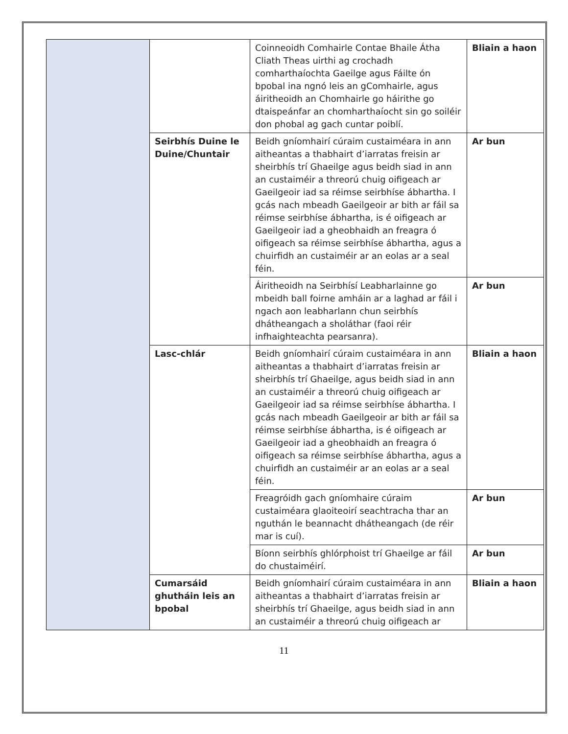| | | Coinneoidh Comhairle Contae Bhaile Átha Cliath Theas uirthi ag crochadh comharthaíochta Gaeilge agus Fáilte ón bpobal ina ngnó leis an gComhairle, agus áiritheoidh an Chomhairle go háirithe go dtaispeánfar an chomharthaíocht sin go soiléir don phobal ag gach cuntar poiblí. | Bliain a haon |
| | Seirbhís Duine le Duine/Chuntair | Beidh gníomhairí cúraim custaiméara in ann aitheantas a thabhairt d’iarratas freisin ar sheirbhís trí Ghaeilge agus beidh siad in ann an custaiméir a threorú chuig oifigeach ar Gaeilgeoir iad sa réimse seirbhíse ábhartha. I gcás nach mbeadh Gaeilgeoir ar bith ar fáil sa réimse seirbhíse ábhartha, is é oifigeach ar Gaeilgeoir iad a gheobhaidh an freagra ó oifigeach sa réimse seirbhíse ábhartha, agus a chuirfidh an custaiméir ar an eolas ar a seal féin. | Ar bun |
| | | Áiritheoidh na Seirbhísí Leabharlainne go mbeidh ball foirne amháin ar a laghad ar fáil i ngach aon leabharlann chun seirbhís dhátheangach a sholáthar (faoi réir infhaighteachta pearsanra). | Ar bun |
| | Lasc-chlár | Beidh gníomhairí cúraim custaiméara in ann aitheantas a thabhairt d’iarratas freisin ar sheirbhís trí Ghaeilge, agus beidh siad in ann an custaiméir a threorú chuig oifigeach ar Gaeilgeoir iad sa réimse seirbhíse ábhartha. I gcás nach mbeadh Gaeilgeoir ar bith ar fáil sa réimse seirbhíse ábhartha, is é oifigeach ar Gaeilgeoir iad a gheobhaidh an freagra ó oifigeach sa réimse seirbhíse ábhartha, agus a chuirfidh an custaiméir ar an eolas ar a seal féin. | Bliain a haon |
| | | Freagróidh gach gníomhaire cúraim custaiméara glaoiteoirí seachtracha thar an nguthán le beannacht dhátheangach (de réir mar is cuí). | Ar bun |
| | | Bíonn seirbhís ghlórphoist trí Ghaeilge ar fáil do chustaiméirí. | Ar bun |
| | Cumarsáid ghutháin leis an bpobal | Beidh gníomhairí cúraim custaiméara in ann aitheantas a thabhairt d’iarratas freisin ar sheirbhís trí Ghaeilge, agus beidh siad in ann an custaiméir a threorú chuig oifigeach ar | Bliain a haon |
11